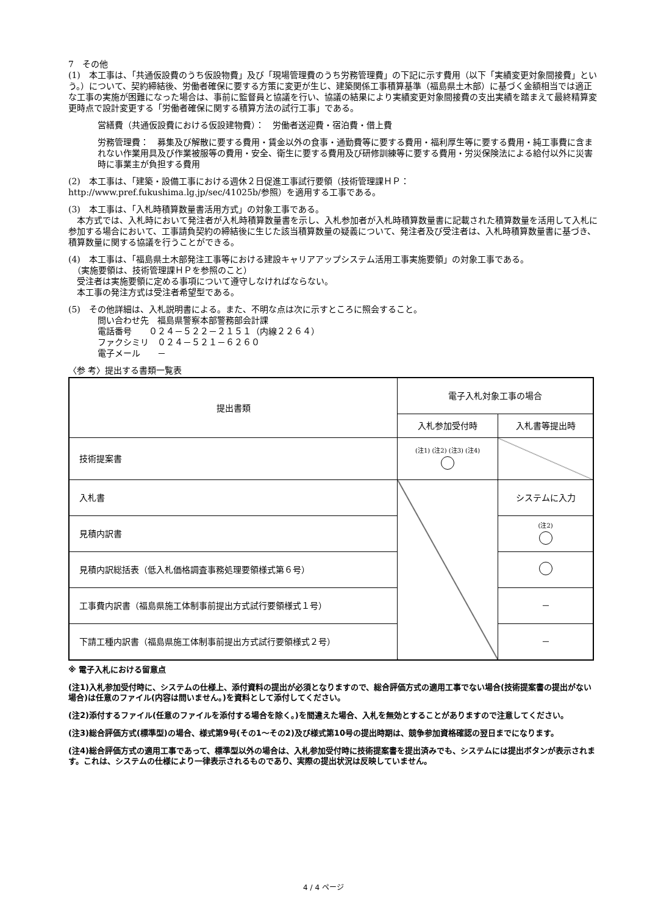7　その他
(1)　本工事は、「共通仮設費のうち仮設物費」及び「現場管理費のうち労務管理費」の下記に示す費用（以下「実績変更対象間接費」という。）について、契約締結後、労働者確保に要する方策に変更が生じ、建築関係工事積算基準（福島県土木部）に基づく金額相当では適正な工事の実施が困難になった場合は、事前に監督員と協議を行い、協議の結果により実績変更対象間接費の支出実績を踏まえて最終精算変更時点で設計変更する「労働者確保に関する積算方法の試行工事」である。
営繕費（共通仮設費における仮設建物費）：　労働者送迎費・宿泊費・借上費
労務管理費：　募集及び解散に要する費用・賃金以外の食事・通勤費等に要する費用・福利厚生等に要する費用・純工事費に含まれない作業用具及び作業被服等の費用・安全、衛生に要する費用及び研修訓練等に要する費用・労災保険法による給付以外に災害時に事業主が負担する費用
(2)　本工事は、「建築・設備工事における週休２日促進工事試行要領（技術管理課ＨＰ：http://www.pref.fukushima.lg.jp/sec/41025b/参照）を適用する工事である。
(3)　本工事は、「入札時積算数量書活用方式」の対象工事である。
　本方式では、入札時において発注者が入札時積算数量書を示し、入札参加者が入札時積算数量書に記載された積算数量を活用して入札に参加する場合において、工事請負契約の締結後に生じた該当積算数量の疑義について、発注者及び受注者は、入札時積算数量書に基づき、積算数量に関する協議を行うことができる。
(4)　本工事は、「福島県土木部発注工事等における建設キャリアアップシステム活用工事実施要領」の対象工事である。
　（実施要領は、技術管理課ＨＰを参照のこと）
　受注者は実施要領に定める事項について遵守しなければならない。
　本工事の発注方式は受注者希望型である。
(5)　その他詳細は、入札説明書による。また、不明な点は次に示すところに照会すること。
問い合わせ先　福島県警察本部警務部会計課
電話番号　　０２４－５２２－２１５１（内線２２６４）
ファクシミリ　０２４－５２１－６２６０
電子メール　　－
〈参 考〉提出する書類一覧表
| 提出書類 | 電子入札対象工事の場合 | |
| --- | --- | --- |
| | 入札参加受付時 | 入札書等提出時 |
| 技術提案書 | (注1) (注2) (注3) (注4) | |
| 入札書 | | システムに入力 |
| 見積内訳書 | | (注2) |
| 見積内訳総括表（低入札価格調査事務処理要領様式第６号） | | |
| 工事費内訳書（福島県施工体制事前提出方式試行要領様式１号） | | － |
| 下請工種内訳書（福島県施工体制事前提出方式試行要領様式２号） | | － |
※ 電子入札における留意点
(注1)入札参加受付時に、システムの仕様上、添付資料の提出が必須となりますので、総合評価方式の適用工事でない場合(技術提案書の提出がない場合)は任意のファイル(内容は問いません。)を資料として添付してください。
(注2)添付するファイル(任意のファイルを添付する場合を除く。)を間違えた場合、入札を無効とすることがありますので注意してください。
(注3)総合評価方式(標準型)の場合、様式第9号(その1～その2)及び様式第10号の提出時期は、競争参加資格確認の翌日までになります。
(注4)総合評価方式の適用工事であって、標準型以外の場合は、入札参加受付時に技術提案書を提出済みでも、システムには提出ボタンが表示されます。これは、システムの仕様により一律表示されるものであり、実際の提出状況は反映していません。
4 / 4 ページ